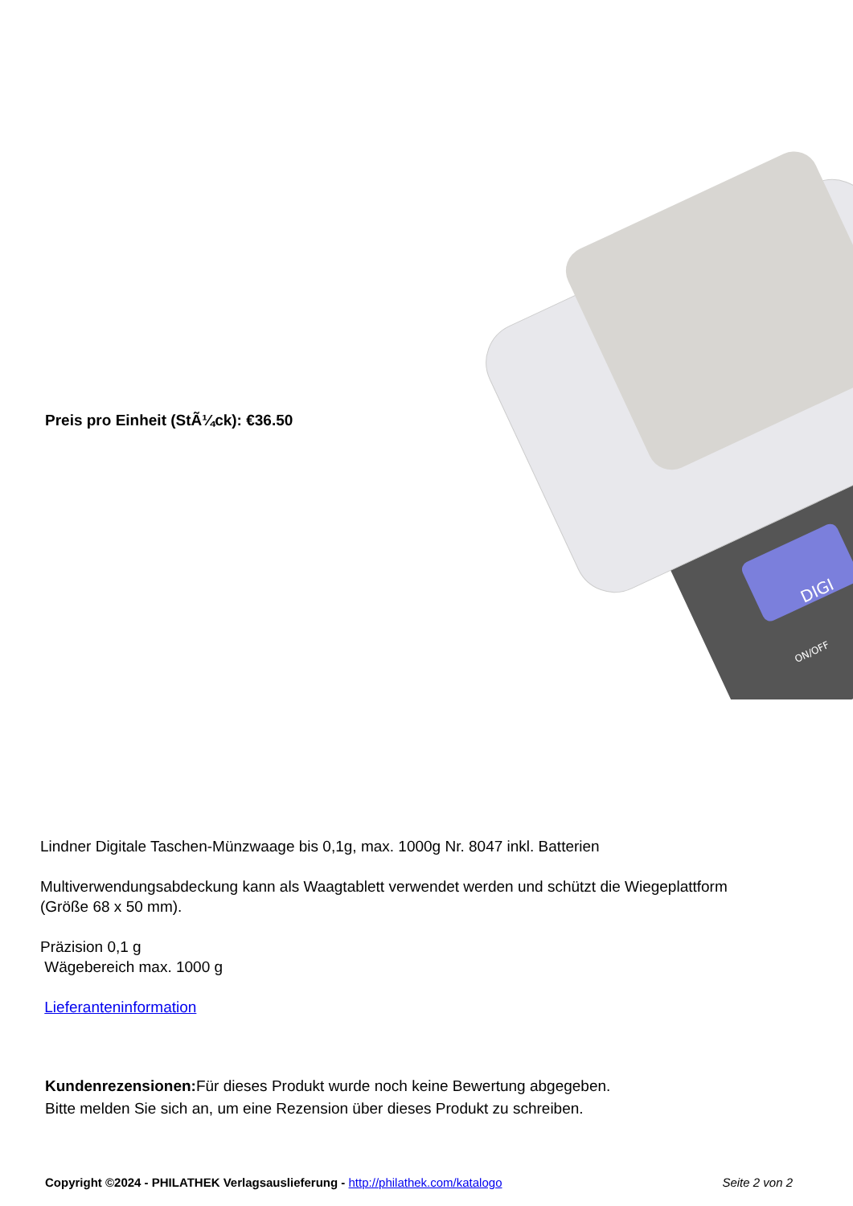DIGI
ON/OFF
Preis pro Einheit (StÃ¼ck): €36.50
Lindner Digitale Taschen-Münzwaage bis 0,1g, max. 1000g Nr. 8047 inkl. Batterien
Multiverwendungsabdeckung kann als Waagtablett verwendet werden und schützt die Wiegeplattform (Größe 68 x 50 mm).
Präzision 0,1 g
Wägebereich max. 1000 g
Lieferanteninformation
Kundenrezensionen: Für dieses Produkt wurde noch keine Bewertung abgegeben.
Bitte melden Sie sich an, um eine Rezension über dieses Produkt zu schreiben.
Copyright ©2024 - PHILATHEK Verlagsauslieferung - http://philathek.com/katalogo Seite 2 von 2